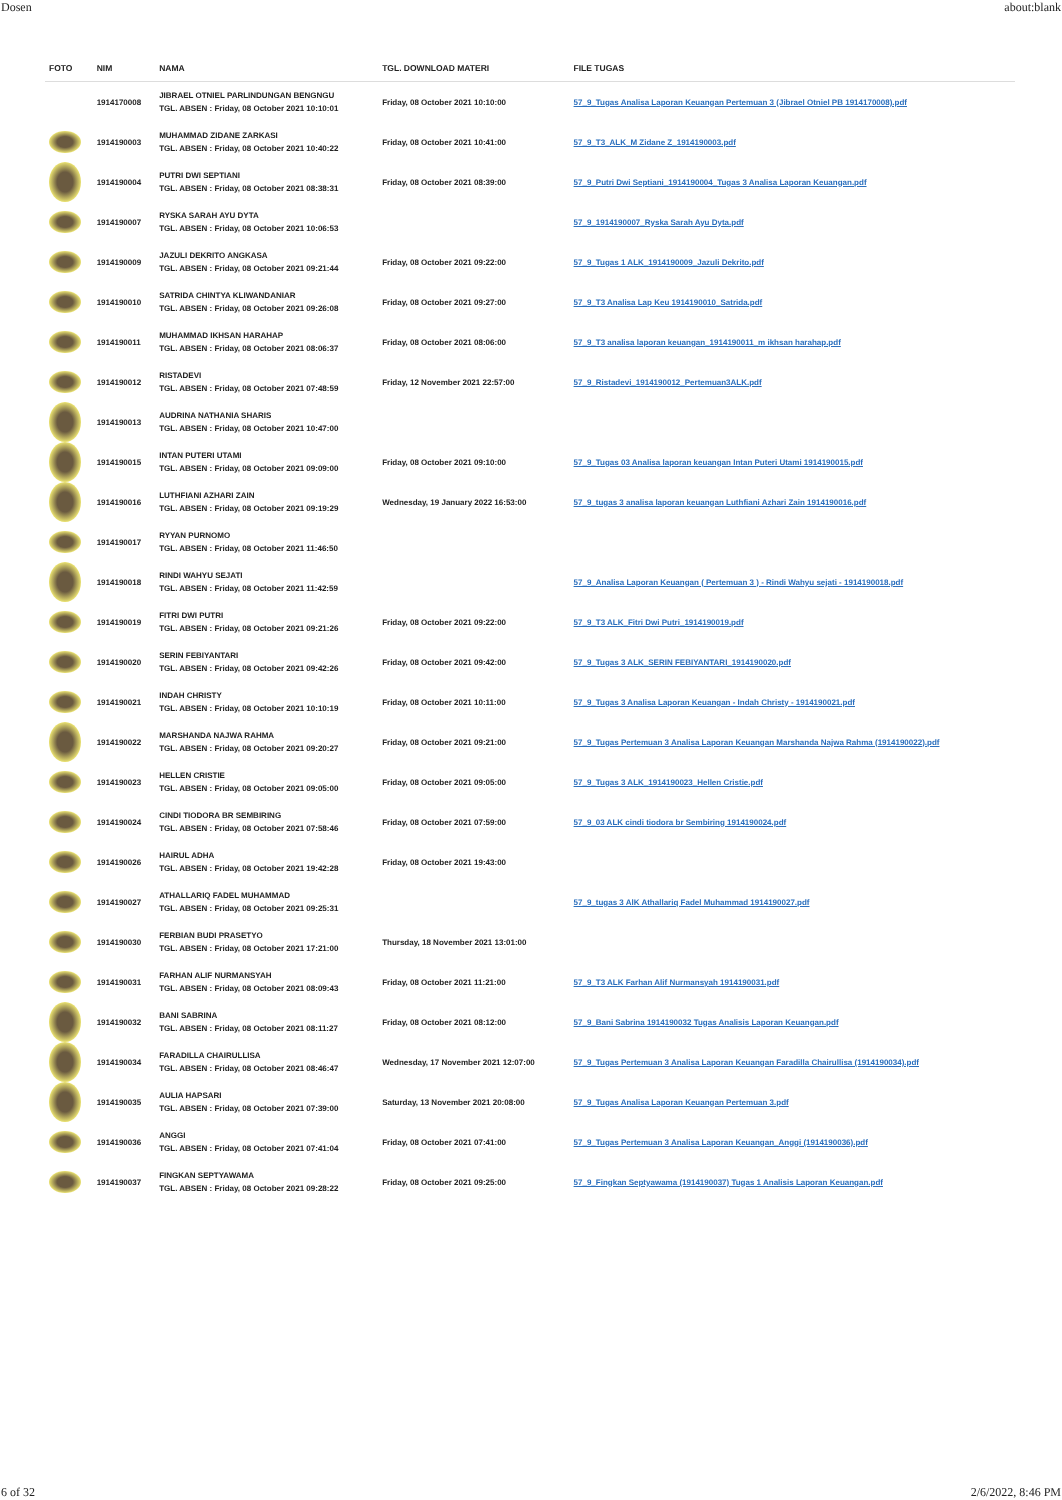Dosen about:blank
| FOTO | NIM | NAMA | TGL. DOWNLOAD MATERI | FILE TUGAS |
| --- | --- | --- | --- | --- |
| | 1914170008 | JIBRAEL OTNIEL PARLINDUNGAN BENGNGU TGL. ABSEN : Friday, 08 October 2021 10:10:01 | Friday, 08 October 2021 10:10:00 | 57_9_Tugas Analisa Laporan Keuangan Pertemuan 3 (Jibrael Otniel PB 1914170008).pdf |
| | 1914190003 | MUHAMMAD ZIDANE ZARKASI TGL. ABSEN : Friday, 08 October 2021 10:40:22 | Friday, 08 October 2021 10:41:00 | 57_9_T3_ALK_M Zidane Z_1914190003.pdf |
| | 1914190004 | PUTRI DWI SEPTIANI TGL. ABSEN : Friday, 08 October 2021 08:38:31 | Friday, 08 October 2021 08:39:00 | 57_9_Putri Dwi Septiani_1914190004_Tugas 3 Analisa Laporan Keuangan.pdf |
| | 1914190007 | RYSKA SARAH AYU DYTA TGL. ABSEN : Friday, 08 October 2021 10:06:53 | | 57_9_1914190007_Ryska Sarah Ayu Dyta.pdf |
| | 1914190009 | JAZULI DEKRITO ANGKASA TGL. ABSEN : Friday, 08 October 2021 09:21:44 | Friday, 08 October 2021 09:22:00 | 57_9_Tugas 1 ALK_1914190009_Jazuli Dekrito.pdf |
| | 1914190010 | SATRIDA CHINTYA KLIWANDANIAR TGL. ABSEN : Friday, 08 October 2021 09:26:08 | Friday, 08 October 2021 09:27:00 | 57_9_T3 Analisa Lap Keu 1914190010_Satrida.pdf |
| | 1914190011 | MUHAMMAD IKHSAN HARAHAP TGL. ABSEN : Friday, 08 October 2021 08:06:37 | Friday, 08 October 2021 08:06:00 | 57_9_T3 analisa laporan keuangan_1914190011_m ikhsan harahap.pdf |
| | 1914190012 | RISTADEVI TGL. ABSEN : Friday, 08 October 2021 07:48:59 | Friday, 12 November 2021 22:57:00 | 57_9_Ristadevi_1914190012_Pertemuan3ALK.pdf |
| | 1914190013 | AUDRINA NATHANIA SHARIS TGL. ABSEN : Friday, 08 October 2021 10:47:00 | | |
| | 1914190015 | INTAN PUTERI UTAMI TGL. ABSEN : Friday, 08 October 2021 09:09:00 | Friday, 08 October 2021 09:10:00 | 57_9_Tugas 03 Analisa laporan keuangan Intan Puteri Utami 1914190015.pdf |
| | 1914190016 | LUTHFIANI AZHARI ZAIN TGL. ABSEN : Friday, 08 October 2021 09:19:29 | Wednesday, 19 January 2022 16:53:00 | 57_9_tugas 3 analisa laporan keuangan Luthfiani Azhari Zain 1914190016.pdf |
| | 1914190017 | RYYAN PURNOMO TGL. ABSEN : Friday, 08 October 2021 11:46:50 | | |
| | 1914190018 | RINDI WAHYU SEJATI TGL. ABSEN : Friday, 08 October 2021 11:42:59 | | 57_9_Analisa Laporan Keuangan ( Pertemuan 3 ) - Rindi Wahyu sejati - 1914190018.pdf |
| | 1914190019 | FITRI DWI PUTRI TGL. ABSEN : Friday, 08 October 2021 09:21:26 | Friday, 08 October 2021 09:22:00 | 57_9_T3 ALK_Fitri Dwi Putri_1914190019.pdf |
| | 1914190020 | SERIN FEBIYANTARI TGL. ABSEN : Friday, 08 October 2021 09:42:26 | Friday, 08 October 2021 09:42:00 | 57_9_Tugas 3 ALK_SERIN FEBIYANTARI_1914190020.pdf |
| | 1914190021 | INDAH CHRISTY TGL. ABSEN : Friday, 08 October 2021 10:10:19 | Friday, 08 October 2021 10:11:00 | 57_9_Tugas 3 Analisa Laporan Keuangan - Indah Christy - 1914190021.pdf |
| | 1914190022 | MARSHANDA NAJWA RAHMA TGL. ABSEN : Friday, 08 October 2021 09:20:27 | Friday, 08 October 2021 09:21:00 | 57_9_Tugas Pertemuan 3 Analisa Laporan Keuangan Marshanda Najwa Rahma (1914190022).pdf |
| | 1914190023 | HELLEN CRISTIE TGL. ABSEN : Friday, 08 October 2021 09:05:00 | Friday, 08 October 2021 09:05:00 | 57_9_Tugas 3 ALK_1914190023_Hellen Cristie.pdf |
| | 1914190024 | CINDI TIODORA BR SEMBIRING TGL. ABSEN : Friday, 08 October 2021 07:58:46 | Friday, 08 October 2021 07:59:00 | 57_9_03 ALK cindi tiodora br Sembiring 1914190024.pdf |
| | 1914190026 | HAIRUL ADHA TGL. ABSEN : Friday, 08 October 2021 19:42:28 | Friday, 08 October 2021 19:43:00 | |
| | 1914190027 | ATHALLARIQ FADEL MUHAMMAD TGL. ABSEN : Friday, 08 October 2021 09:25:31 | | 57_9_tugas 3 AlK Athallariq Fadel Muhammad 1914190027.pdf |
| | 1914190030 | FERBIAN BUDI PRASETYO TGL. ABSEN : Friday, 08 October 2021 17:21:00 | Thursday, 18 November 2021 13:01:00 | |
| | 1914190031 | FARHAN ALIF NURMANSYAH TGL. ABSEN : Friday, 08 October 2021 08:09:43 | Friday, 08 October 2021 11:21:00 | 57_9_T3 ALK Farhan Alif Nurmansyah 1914190031.pdf |
| | 1914190032 | BANI SABRINA TGL. ABSEN : Friday, 08 October 2021 08:11:27 | Friday, 08 October 2021 08:12:00 | 57_9_Bani Sabrina 1914190032 Tugas Analisis Laporan Keuangan.pdf |
| | 1914190034 | FARADILLA CHAIRULLISA TGL. ABSEN : Friday, 08 October 2021 08:46:47 | Wednesday, 17 November 2021 12:07:00 | 57_9_Tugas Pertemuan 3 Analisa Laporan Keuangan Faradilla Chairullisa (1914190034).pdf |
| | 1914190035 | AULIA HAPSARI TGL. ABSEN : Friday, 08 October 2021 07:39:00 | Saturday, 13 November 2021 20:08:00 | 57_9_Tugas Analisa Laporan Keuangan Pertemuan 3.pdf |
| | 1914190036 | ANGGI TGL. ABSEN : Friday, 08 October 2021 07:41:04 | Friday, 08 October 2021 07:41:00 | 57_9_Tugas Pertemuan 3 Analisa Laporan Keuangan_Anggi (1914190036).pdf |
| | 1914190037 | FINGKAN SEPTYAWAMA TGL. ABSEN : Friday, 08 October 2021 09:28:22 | Friday, 08 October 2021 09:25:00 | 57_9_Fingkan Septyawama (1914190037) Tugas 1 Analisis Laporan Keuangan.pdf |
6 of 32 2/6/2022, 8:46 PM